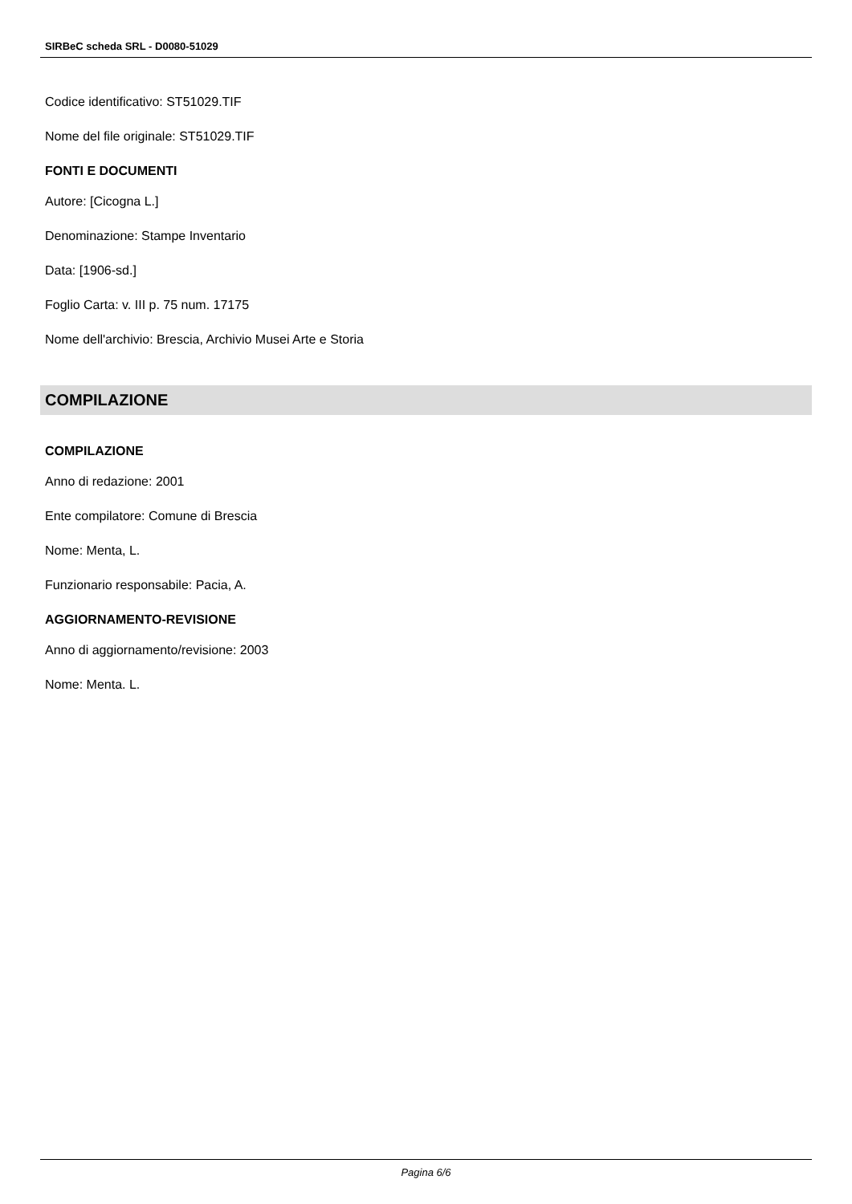SIRBeC scheda SRL - D0080-51029
Codice identificativo: ST51029.TIF
Nome del file originale: ST51029.TIF
FONTI E DOCUMENTI
Autore: [Cicogna L.]
Denominazione: Stampe Inventario
Data: [1906-sd.]
Foglio Carta: v. III p. 75 num. 17175
Nome dell'archivio: Brescia, Archivio Musei Arte e Storia
COMPILAZIONE
COMPILAZIONE
Anno di redazione: 2001
Ente compilatore: Comune di Brescia
Nome: Menta, L.
Funzionario responsabile: Pacia, A.
AGGIORNAMENTO-REVISIONE
Anno di aggiornamento/revisione: 2003
Nome: Menta. L.
Pagina 6/6